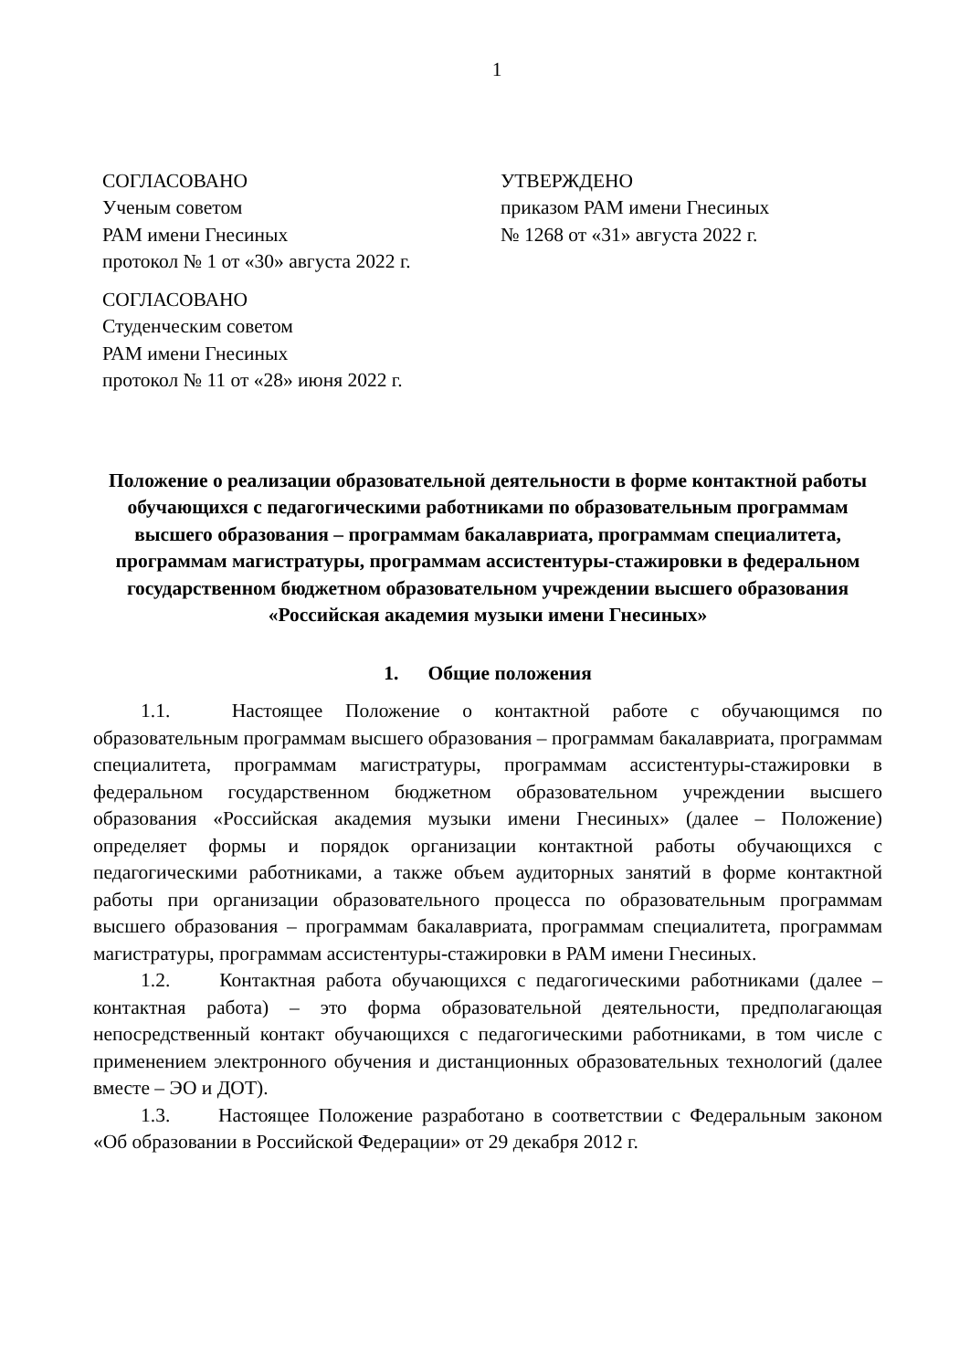1
СОГЛАСОВАНО
Ученым советом
РАМ имени Гнесиных
протокол № 1 от «30» августа 2022 г.
СОГЛАСОВАНО
Студенческим советом
РАМ имени Гнесиных
протокол № 11 от «28» июня 2022 г.
УТВЕРЖДЕНО
приказом РАМ имени Гнесиных
№ 1268 от «31» августа 2022 г.
Положение о реализации образовательной деятельности в форме контактной работы обучающихся с педагогическими работниками по образовательным программам высшего образования – программам бакалавриата, программам специалитета, программам магистратуры, программам ассистентуры-стажировки в федеральном государственном бюджетном образовательном учреждении высшего образования «Российская академия музыки имени Гнесиных»
1. Общие положения
1.1. Настоящее Положение о контактной работе с обучающимся по образовательным программам высшего образования – программам бакалавриата, программам специалитета, программам магистратуры, программам ассистентуры-стажировки в федеральном государственном бюджетном образовательном учреждении высшего образования «Российская академия музыки имени Гнесиных» (далее – Положение) определяет формы и порядок организации контактной работы обучающихся с педагогическими работниками, а также объем аудиторных занятий в форме контактной работы при организации образовательного процесса по образовательным программам высшего образования – программам бакалавриата, программам специалитета, программам магистратуры, программам ассистентуры-стажировки в РАМ имени Гнесиных.
1.2. Контактная работа обучающихся с педагогическими работниками (далее – контактная работа) – это форма образовательной деятельности, предполагающая непосредственный контакт обучающихся с педагогическими работниками, в том числе с применением электронного обучения и дистанционных образовательных технологий (далее вместе – ЭО и ДОТ).
1.3. Настоящее Положение разработано в соответствии с Федеральным законом «Об образовании в Российской Федерации» от 29 декабря 2012 г.